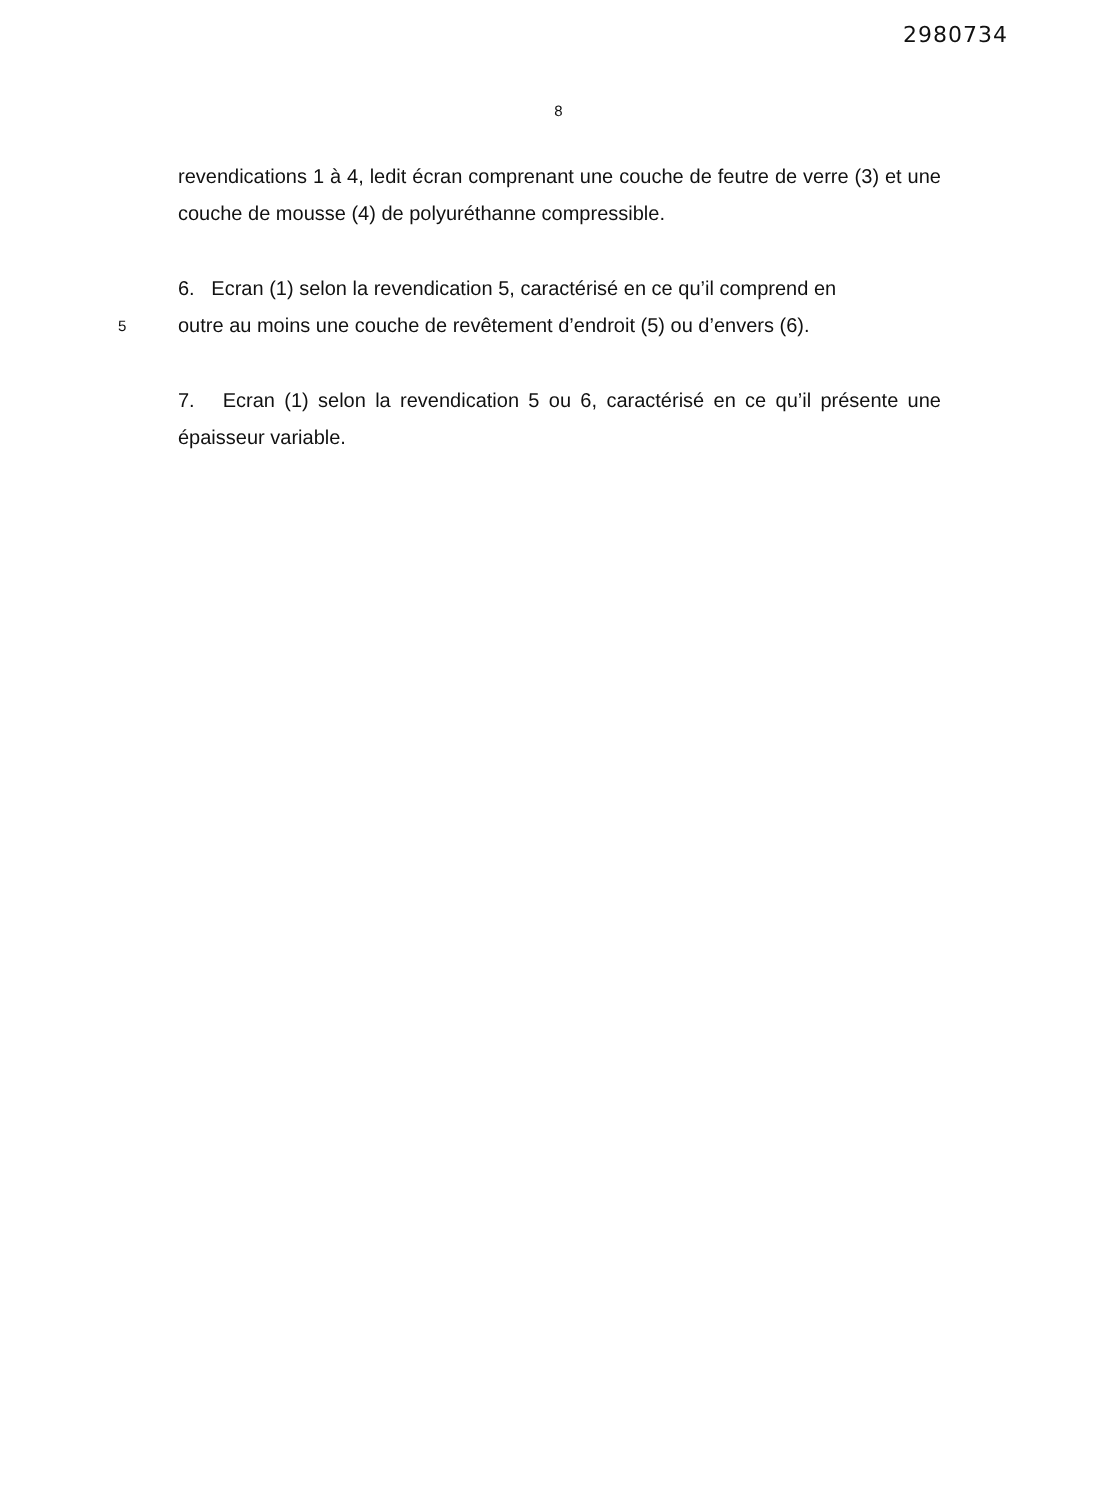2980734
8
revendications 1 à 4, ledit écran comprenant une couche de feutre de verre (3) et une couche de mousse (4) de polyuréthanne compressible.
6. Ecran (1) selon la revendication 5, caractérisé en ce qu’il comprend en
5
outre au moins une couche de revêtement d’endroit (5) ou d’envers (6).
7. Ecran (1) selon la revendication 5 ou 6, caractérisé en ce qu’il présente une épaisseur variable.